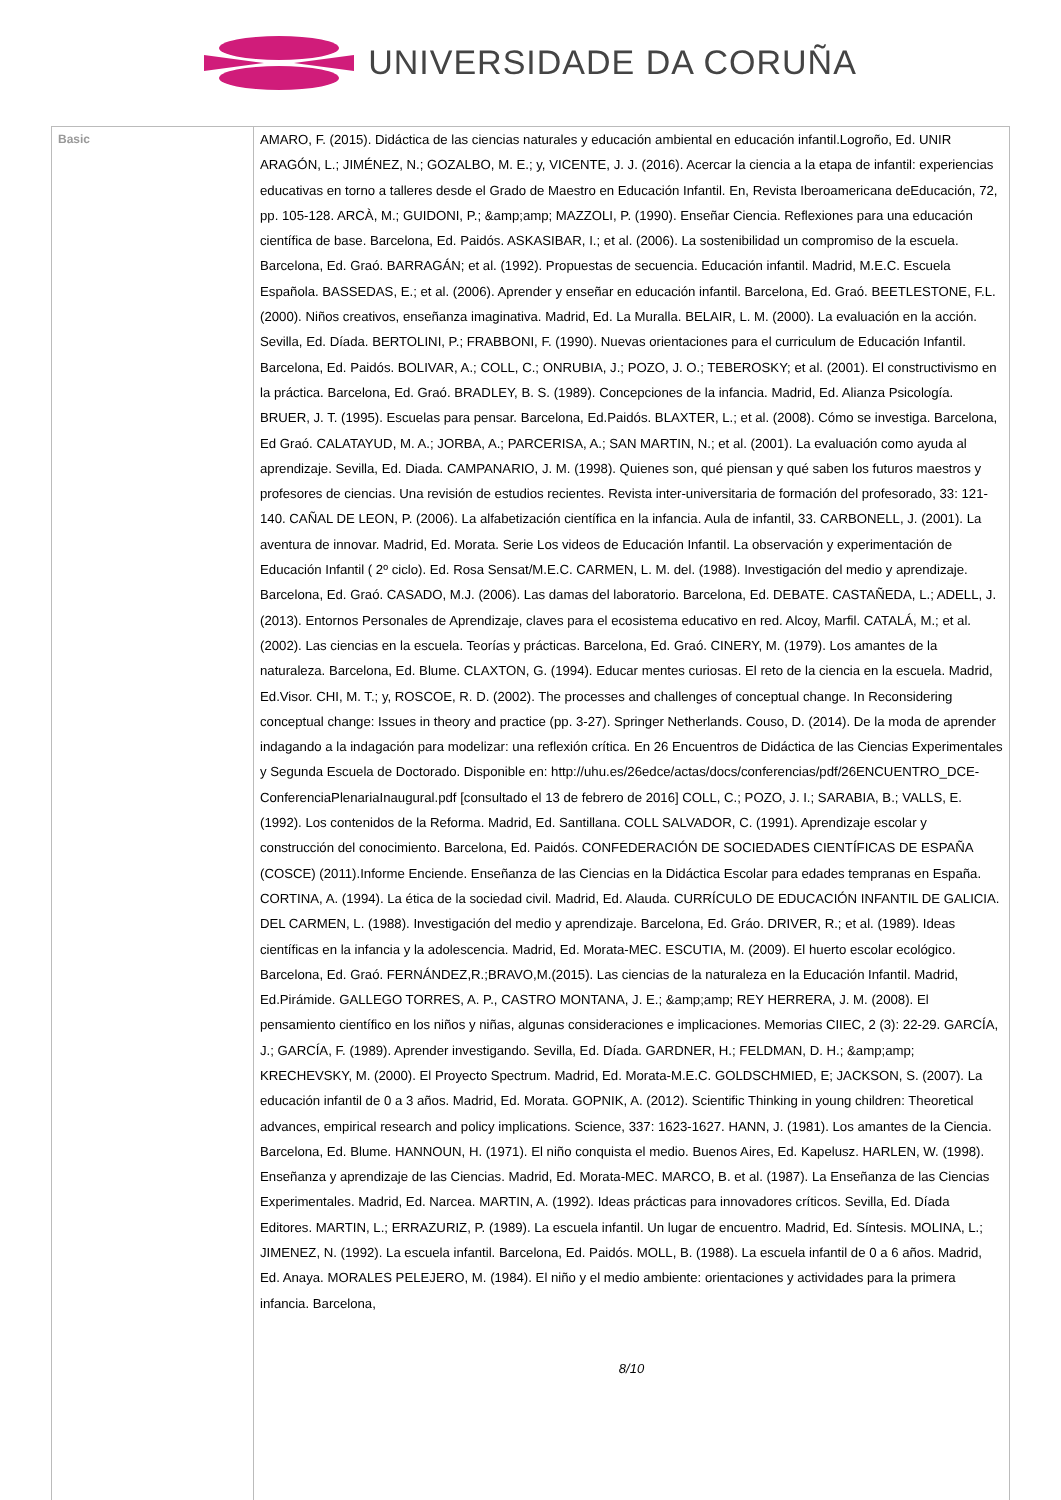UNIVERSIDADE DA CORUÑA
| Basic | AMARO, F. (2015). Didáctica de las ciencias naturales y educación ambiental en educación infantil.Logroño, Ed. UNIR ARAGÓN, L.; JIMÉNEZ, N.; GOZALBO, M. E.; y, VICENTE, J. J. (2016). Acercar la ciencia a la etapa de infantil: experiencias educativas en torno a talleres desde el Grado de Maestro en Educación Infantil. En, Revista Iberoamericana deEducación, 72, pp. 105-128. ARCÀ, M.; GUIDONI, P.; &amp;amp; MAZZOLI, P. (1990). Enseñar Ciencia. Reflexiones para una educación científica de base. Barcelona, Ed. Paidós. ASKASIBAR, I.; et al. (2006). La sostenibilidad un compromiso de la escuela. Barcelona, Ed. Graó. BARRAGÁN; et al. (1992). Propuestas de secuencia. Educación infantil. Madrid, M.E.C. Escuela Española. BASSEDAS, E.; et al. (2006). Aprender y enseñar en educación infantil. Barcelona, Ed. Graó. BEETLESTONE, F.L. (2000). Niños creativos, enseñanza imaginativa. Madrid, Ed. La Muralla. BELAIR, L. M. (2000). La evaluación en la acción. Sevilla, Ed. Díada. BERTOLINI, P.; FRABBONI, F. (1990). Nuevas orientaciones para el curriculum de Educación Infantil. Barcelona, Ed. Paidós. BOLIVAR, A.; COLL, C.; ONRUBIA, J.; POZO, J. O.; TEBEROSKY; et al. (2001). El constructivismo en la práctica. Barcelona, Ed. Graó. BRADLEY, B. S. (1989). Concepciones de la infancia. Madrid, Ed. Alianza Psicología. BRUER, J. T. (1995). Escuelas para pensar. Barcelona, Ed.Paidós. BLAXTER, L.; et al. (2008). Cómo se investiga. Barcelona, Ed Graó. CALATAYUD, M. A.; JORBA, A.; PARCERISA, A.; SAN MARTIN, N.; et al. (2001). La evaluación como ayuda al aprendizaje. Sevilla, Ed. Diada. CAMPANARIO, J. M. (1998). Quienes son, qué piensan y qué saben los futuros maestros y profesores de ciencias. Una revisión de estudios recientes. Revista inter-universitaria de formación del profesorado, 33: 121-140. CAÑAL DE LEON, P. (2006). La alfabetización científica en la infancia. Aula de infantil, 33. CARBONELL, J. (2001). La aventura de innovar. Madrid, Ed. Morata. Serie Los videos de Educación Infantil. La observación y experimentación de Educación Infantil ( 2º ciclo). Ed. Rosa Sensat/M.E.C. CARMEN, L. M. del. (1988). Investigación del medio y aprendizaje. Barcelona, Ed. Graó. CASADO, M.J. (2006). Las damas del laboratorio. Barcelona, Ed. DEBATE. CASTAÑEDA, L.; ADELL, J. (2013). Entornos Personales de Aprendizaje, claves para el ecosistema educativo en red. Alcoy, Marfil. CATALÁ, M.; et al. (2002). Las ciencias en la escuela. Teorías y prácticas. Barcelona, Ed. Graó. CINERY, M. (1979). Los amantes de la naturaleza. Barcelona, Ed. Blume. CLAXTON, G. (1994). Educar mentes curiosas. El reto de la ciencia en la escuela. Madrid, Ed.Visor. CHI, M. T.; y, ROSCOE, R. D. (2002). The processes and challenges of conceptual change. In Reconsidering conceptual change: Issues in theory and practice (pp. 3-27). Springer Netherlands. Couso, D. (2014). De la moda de aprender indagando a la indagación para modelizar: una reflexión crítica. En 26 Encuentros de Didáctica de las Ciencias Experimentales y Segunda Escuela de Doctorado. Disponible en: http://uhu.es/26edce/actas/docs/conferencias/pdf/26ENCUENTRO_DCE-ConferenciaPlenariaInaugural.pdf [consultado el 13 de febrero de 2016] COLL, C.; POZO, J. I.; SARABIA, B.; VALLS, E. (1992). Los contenidos de la Reforma. Madrid, Ed. Santillana. COLL SALVADOR, C. (1991). Aprendizaje escolar y construcción del conocimiento. Barcelona, Ed. Paidós. CONFEDERACIÓN DE SOCIEDADES CIENTÍFICAS DE ESPAÑA (COSCE) (2011).Informe Enciende. Enseñanza de las Ciencias en la Didáctica Escolar para edades tempranas en España. CORTINA, A. (1994). La ética de la sociedad civil. Madrid, Ed. Alauda. CURRÍCULO DE EDUCACIÓN INFANTIL DE GALICIA. DEL CARMEN, L. (1988). Investigación del medio y aprendizaje. Barcelona, Ed. Gráo. DRIVER, R.; et al. (1989). Ideas científicas en la infancia y la adolescencia. Madrid, Ed. Morata-MEC. ESCUTIA, M. (2009). El huerto escolar ecológico. Barcelona, Ed. Graó. FERNÁNDEZ,R.;BRAVO,M.(2015). Las ciencias de la naturaleza en la Educación Infantil. Madrid, Ed.Pirámide. GALLEGO TORRES, A. P., CASTRO MONTANA, J. E.; &amp;amp; REY HERRERA, J. M. (2008). El pensamiento científico en los niños y niñas, algunas consideraciones e implicaciones. Memorias CIIEC, 2 (3): 22-29. GARCÍA, J.; GARCÍA, F. (1989). Aprender investigando. Sevilla, Ed. Díada. GARDNER, H.; FELDMAN, D. H.; &amp;amp; KRECHEVSKY, M. (2000). El Proyecto Spectrum. Madrid, Ed. Morata-M.E.C. GOLDSCHMIED, E; JACKSON, S. (2007). La educación infantil de 0 a 3 años. Madrid, Ed. Morata. GOPNIK, A. (2012). Scientific Thinking in young children: Theoretical advances, empirical research and policy implications. Science, 337: 1623-1627. HANN, J. (1981). Los amantes de la Ciencia. Barcelona, Ed. Blume. HANNOUN, H. (1971). El niño conquista el medio. Buenos Aires, Ed. Kapelusz. HARLEN, W. (1998). Enseñanza y aprendizaje de las Ciencias. Madrid, Ed. Morata-MEC. MARCO, B. et al. (1987). La Enseñanza de las Ciencias Experimentales. Madrid, Ed. Narcea. MARTIN, A. (1992). Ideas prácticas para innovadores críticos. Sevilla, Ed. Díada Editores. MARTIN, L.; ERRAZURIZ, P. (1989). La escuela infantil. Un lugar de encuentro. Madrid, Ed. Síntesis. MOLINA, L.; JIMENEZ, N. (1992). La escuela infantil. Barcelona, Ed. Paidós. MOLL, B. (1988). La escuela infantil de 0 a 6 años. Madrid, Ed. Anaya. MORALES PELEJERO, M. (1984). El niño y el medio ambiente: orientaciones y actividades para la primera infancia. Barcelona, 8/10 |